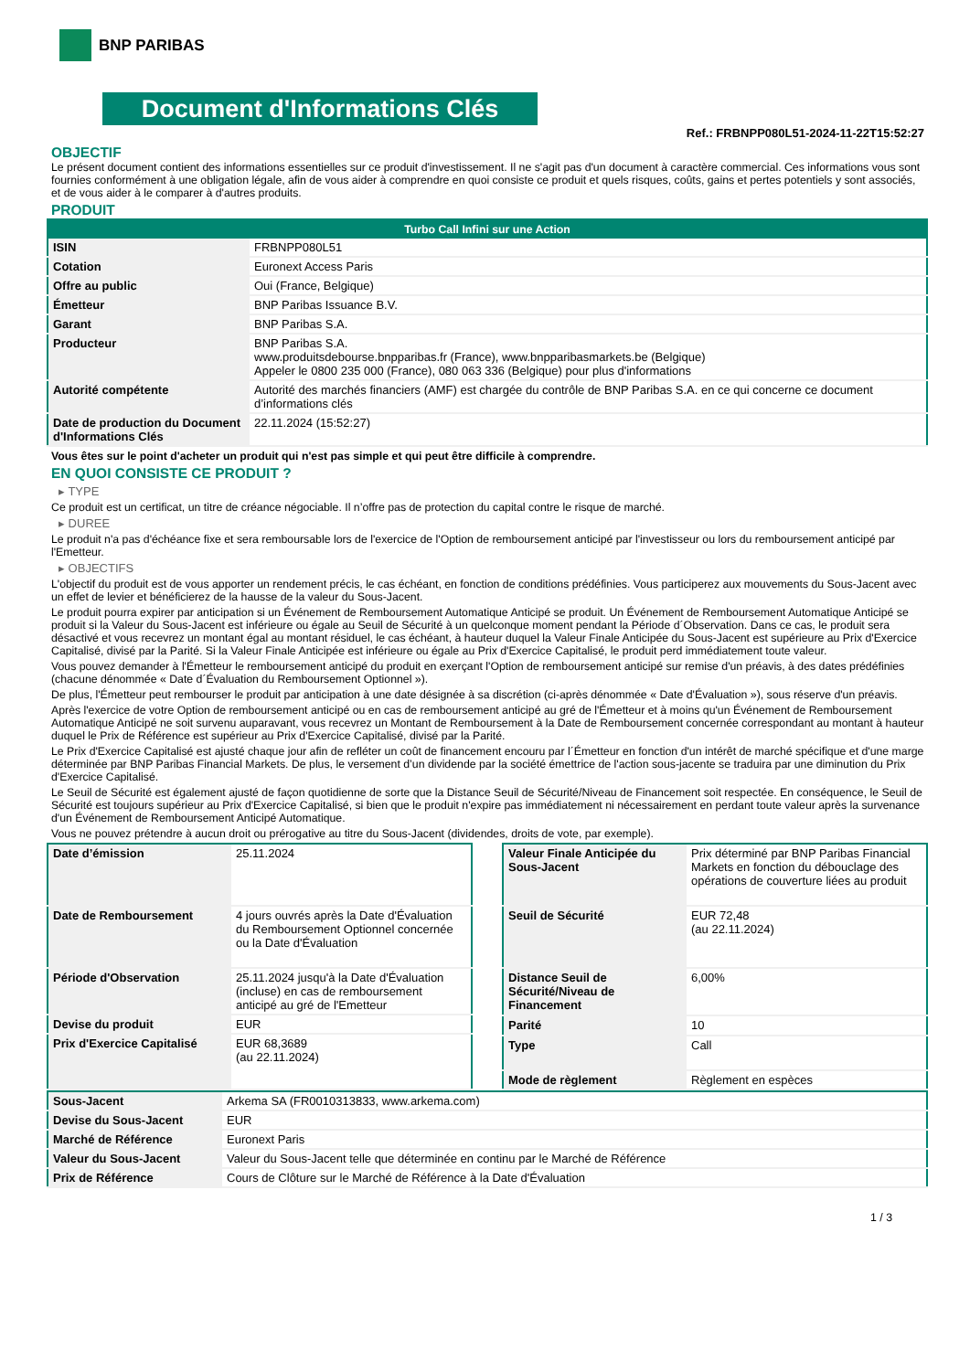BNP PARIBAS
Document d'Informations Clés
Ref.: FRBNPP080L51-2024-11-22T15:52:27
OBJECTIF
Le présent document contient des informations essentielles sur ce produit d'investissement. Il ne s'agit pas d'un document à caractère commercial. Ces informations vous sont fournies conformément à une obligation légale, afin de vous aider à comprendre en quoi consiste ce produit et quels risques, coûts, gains et pertes potentiels y sont associés, et de vous aider à le comparer à d'autres produits.
PRODUIT
| Turbo Call Infini sur une Action | |
| --- | --- |
| ISIN | FRBNPP080L51 |
| Cotation | Euronext Access Paris |
| Offre au public | Oui (France, Belgique) |
| Émetteur | BNP Paribas Issuance B.V. |
| Garant | BNP Paribas S.A. |
| Producteur | BNP Paribas S.A. www.produitsdebourse.bnpparibas.fr (France), www.bnpparibasmarkets.be (Belgique) Appeler le 0800 235 000 (France), 080 063 336 (Belgique) pour plus d'informations |
| Autorité compétente | Autorité des marchés financiers (AMF) est chargée du contrôle de BNP Paribas S.A. en ce qui concerne ce document d’informations clés |
| Date de production du Document d'Informations Clés | 22.11.2024 (15:52:27) |
Vous êtes sur le point d'acheter un produit qui n'est pas simple et qui peut être difficile à comprendre.
EN QUOI CONSISTE CE PRODUIT ?
▸ TYPE
Ce produit est un certificat, un titre de créance négociable. Il n’offre pas de protection du capital contre le risque de marché.
▸ DUREE
Le produit n'a pas d'échéance fixe et sera remboursable lors de l'exercice de l'Option de remboursement anticipé par l'investisseur ou lors du remboursement anticipé par l'Emetteur.
▸ OBJECTIFS
L'objectif du produit est de vous apporter un rendement précis, le cas échéant, en fonction de conditions prédéfinies. Vous participerez aux mouvements du Sous-Jacent avec un effet de levier et bénéficierez de la hausse de la valeur du Sous-Jacent.
Le produit pourra expirer par anticipation si un Événement de Remboursement Automatique Anticipé se produit. Un Événement de Remboursement Automatique Anticipé se produit si la Valeur du Sous-Jacent est inférieure ou égale au Seuil de Sécurité à un quelconque moment pendant la Période d´Observation. Dans ce cas, le produit sera désactivé et vous recevrez un montant égal au montant résiduel, le cas échéant, à hauteur duquel la Valeur Finale Anticipée du Sous-Jacent est supérieure au Prix d'Exercice Capitalisé, divisé par la Parité. Si la Valeur Finale Anticipée est inférieure ou égale au Prix d'Exercice Capitalisé, le produit perd immédiatement toute valeur.
Vous pouvez demander à l'Émetteur le remboursement anticipé du produit en exerçant l'Option de remboursement anticipé sur remise d'un préavis, à des dates prédéfinies (chacune dénommée « Date d´Évaluation du Remboursement Optionnel »).
De plus, l'Émetteur peut rembourser le produit par anticipation à une date désignée à sa discrétion (ci-après dénommée « Date d'Évaluation »), sous réserve d'un préavis.
Après l'exercice de votre Option de remboursement anticipé ou en cas de remboursement anticipé au gré de l'Émetteur et à moins qu'un Événement de Remboursement Automatique Anticipé ne soit survenu auparavant, vous recevrez un Montant de Remboursement à la Date de Remboursement concernée correspondant au montant à hauteur duquel le Prix de Référence est supérieur au Prix d'Exercice Capitalisé, divisé par la Parité.
Le Prix d'Exercice Capitalisé est ajusté chaque jour afin de refléter un coût de financement encouru par l´Émetteur en fonction d'un intérêt de marché spécifique et d'une marge déterminée par BNP Paribas Financial Markets. De plus, le versement d’un dividende par la société émettrice de l'action sous-jacente se traduira par une diminution du Prix d'Exercice Capitalisé.
Le Seuil de Sécurité est également ajusté de façon quotidienne de sorte que la Distance Seuil de Sécurité/Niveau de Financement soit respectée. En conséquence, le Seuil de Sécurité est toujours supérieur au Prix d'Exercice Capitalisé, si bien que le produit n'expire pas immédiatement ni nécessairement en perdant toute valeur après la survenance d'un Événement de Remboursement Anticipé Automatique.
Vous ne pouvez prétendre à aucun droit ou prérogative au titre du Sous-Jacent (dividendes, droits de vote, par exemple).
| Date d’émission | 25.11.2024 |
| Date de Remboursement | 4 jours ouvrés après la Date d'Évaluation du Remboursement Optionnel concernée ou la Date d'Évaluation |
| Période d'Observation | 25.11.2024 jusqu'à la Date d'Évaluation (incluse) en cas de remboursement anticipé au gré de l'Emetteur |
| Devise du produit | EUR |
| Prix d'Exercice Capitalisé | EUR 68,3689 (au 22.11.2024) |
| Valeur Finale Anticipée du Sous-Jacent | Prix déterminé par BNP Paribas Financial Markets en fonction du débouclage des opérations de couverture liées au produit |
| Seuil de Sécurité | EUR 72,48 (au 22.11.2024) |
| Distance Seuil de Sécurité/Niveau de Financement | 6,00% |
| Parité | 10 |
| Type | Call |
| Mode de règlement | Règlement en espèces |
| Sous-Jacent | Arkema SA (FR0010313833, www.arkema.com) |
| Devise du Sous-Jacent | EUR |
| Marché de Référence | Euronext Paris |
| Valeur du Sous-Jacent | Valeur du Sous-Jacent telle que déterminée en continu par le Marché de Référence |
| Prix de Référence | Cours de Clôture sur le Marché de Référence à la Date d'Évaluation |
1 / 3